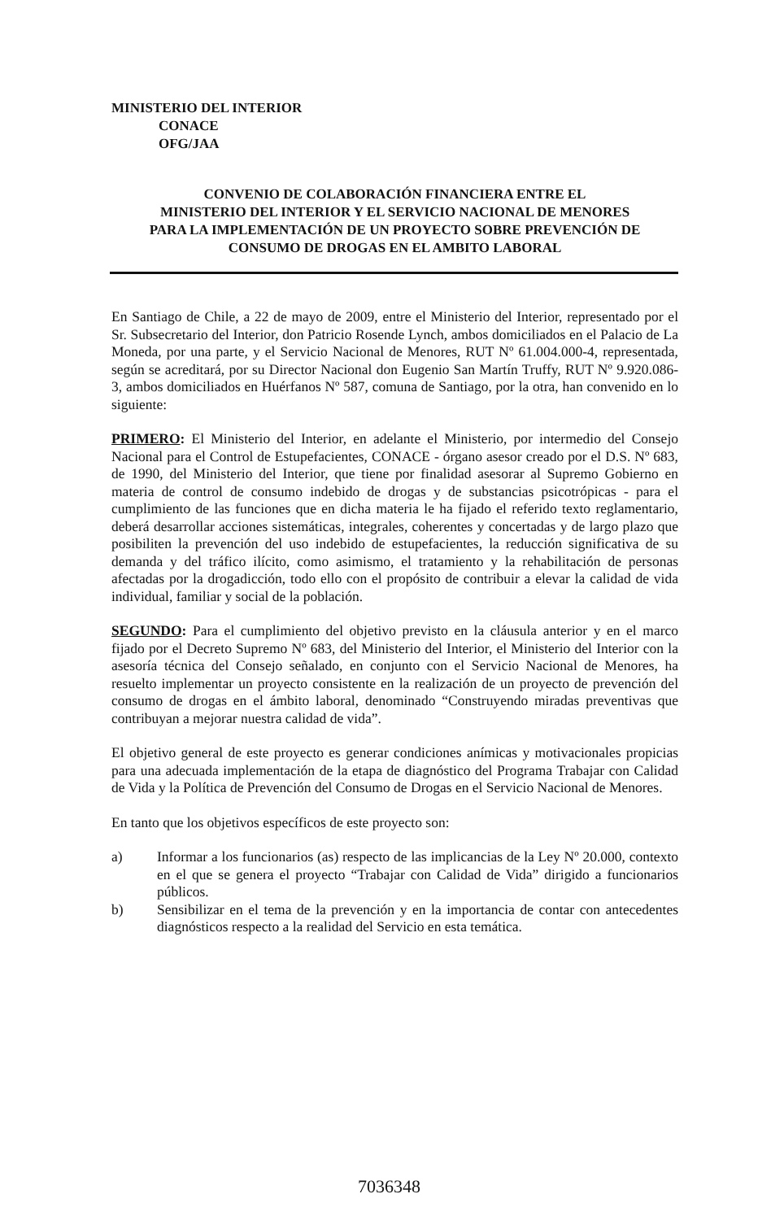MINISTERIO DEL INTERIOR
CONACE
OFG/JAA
CONVENIO DE COLABORACIÓN FINANCIERA ENTRE EL
MINISTERIO DEL INTERIOR Y EL SERVICIO NACIONAL DE MENORES
PARA LA IMPLEMENTACIÓN DE UN PROYECTO SOBRE PREVENCIÓN DE
CONSUMO DE DROGAS EN EL AMBITO LABORAL
En Santiago de Chile, a 22 de mayo de 2009, entre el Ministerio del Interior, representado por el Sr. Subsecretario del Interior, don Patricio Rosende Lynch, ambos domiciliados en el Palacio de La Moneda, por una parte, y el Servicio Nacional de Menores, RUT Nº 61.004.000-4, representada, según se acreditará, por su Director Nacional don Eugenio San Martín Truffy, RUT Nº 9.920.086-3, ambos domiciliados en Huérfanos Nº 587, comuna de Santiago, por la otra, han convenido en lo siguiente:
PRIMERO: El Ministerio del Interior, en adelante el Ministerio, por intermedio del Consejo Nacional para el Control de Estupefacientes, CONACE - órgano asesor creado por el D.S. Nº 683, de 1990, del Ministerio del Interior, que tiene por finalidad asesorar al Supremo Gobierno en materia de control de consumo indebido de drogas y de substancias psicotrópicas - para el cumplimiento de las funciones que en dicha materia le ha fijado el referido texto reglamentario, deberá desarrollar acciones sistemáticas, integrales, coherentes y concertadas y de largo plazo que posibiliten la prevención del uso indebido de estupefacientes, la reducción significativa de su demanda y del tráfico ilícito, como asimismo, el tratamiento y la rehabilitación de personas afectadas por la drogadicción, todo ello con el propósito de contribuir a elevar la calidad de vida individual, familiar y social de la población.
SEGUNDO: Para el cumplimiento del objetivo previsto en la cláusula anterior y en el marco fijado por el Decreto Supremo Nº 683, del Ministerio del Interior, el Ministerio del Interior con la asesoría técnica del Consejo señalado, en conjunto con el Servicio Nacional de Menores, ha resuelto implementar un proyecto consistente en la realización de un proyecto de prevención del consumo de drogas en el ámbito laboral, denominado “Construyendo miradas preventivas que contribuyan a mejorar nuestra calidad de vida”.
El objetivo general de este proyecto es generar condiciones anímicas y motivacionales propicias para una adecuada implementación de la etapa de diagnóstico del Programa Trabajar con Calidad de Vida y la Política de Prevención del Consumo de Drogas en el Servicio Nacional de Menores.
En tanto que los objetivos específicos de este proyecto son:
a) Informar a los funcionarios (as) respecto de las implicancias de la Ley Nº 20.000, contexto en el que se genera el proyecto “Trabajar con Calidad de Vida” dirigido a funcionarios públicos.
b) Sensibilizar en el tema de la prevención y en la importancia de contar con antecedentes diagnósticos respecto a la realidad del Servicio en esta temática.
7036348